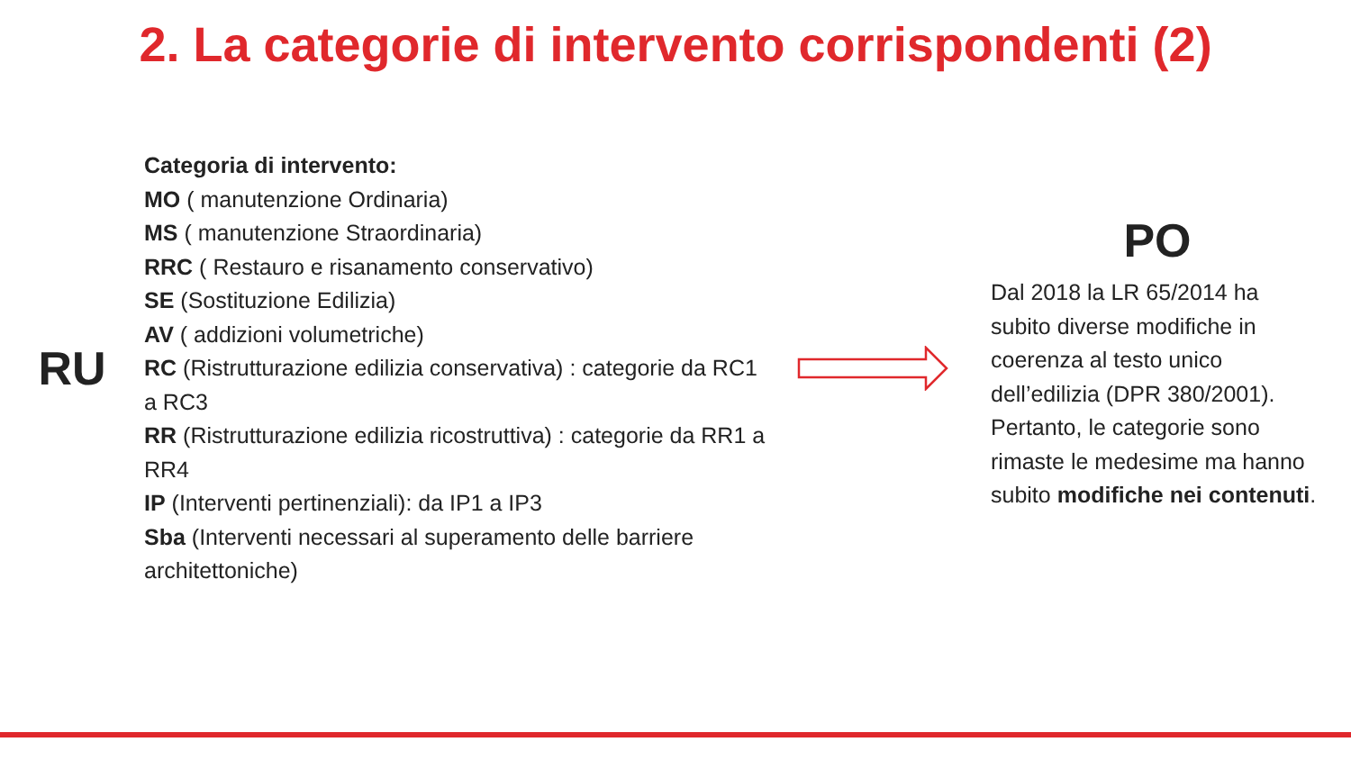2. La categorie di intervento corrispondenti (2)
RU
Categoria di intervento:
MO ( manutenzione Ordinaria)
MS ( manutenzione Straordinaria)
RRC ( Restauro e risanamento conservativo)
SE (Sostituzione Edilizia)
AV ( addizioni volumetriche)
RC (Ristrutturazione edilizia conservativa) : categorie da RC1 a RC3
RR (Ristrutturazione edilizia ricostruttiva) : categorie da RR1 a RR4
IP (Interventi pertinenziali): da IP1 a IP3
Sba (Interventi necessari al superamento delle barriere architettoniche)
PO
Dal 2018 la LR 65/2014 ha subito diverse modifiche in coerenza al testo unico dell’edilizia (DPR 380/2001). Pertanto, le categorie sono rimaste le medesime ma hanno subito modifiche nei contenuti.